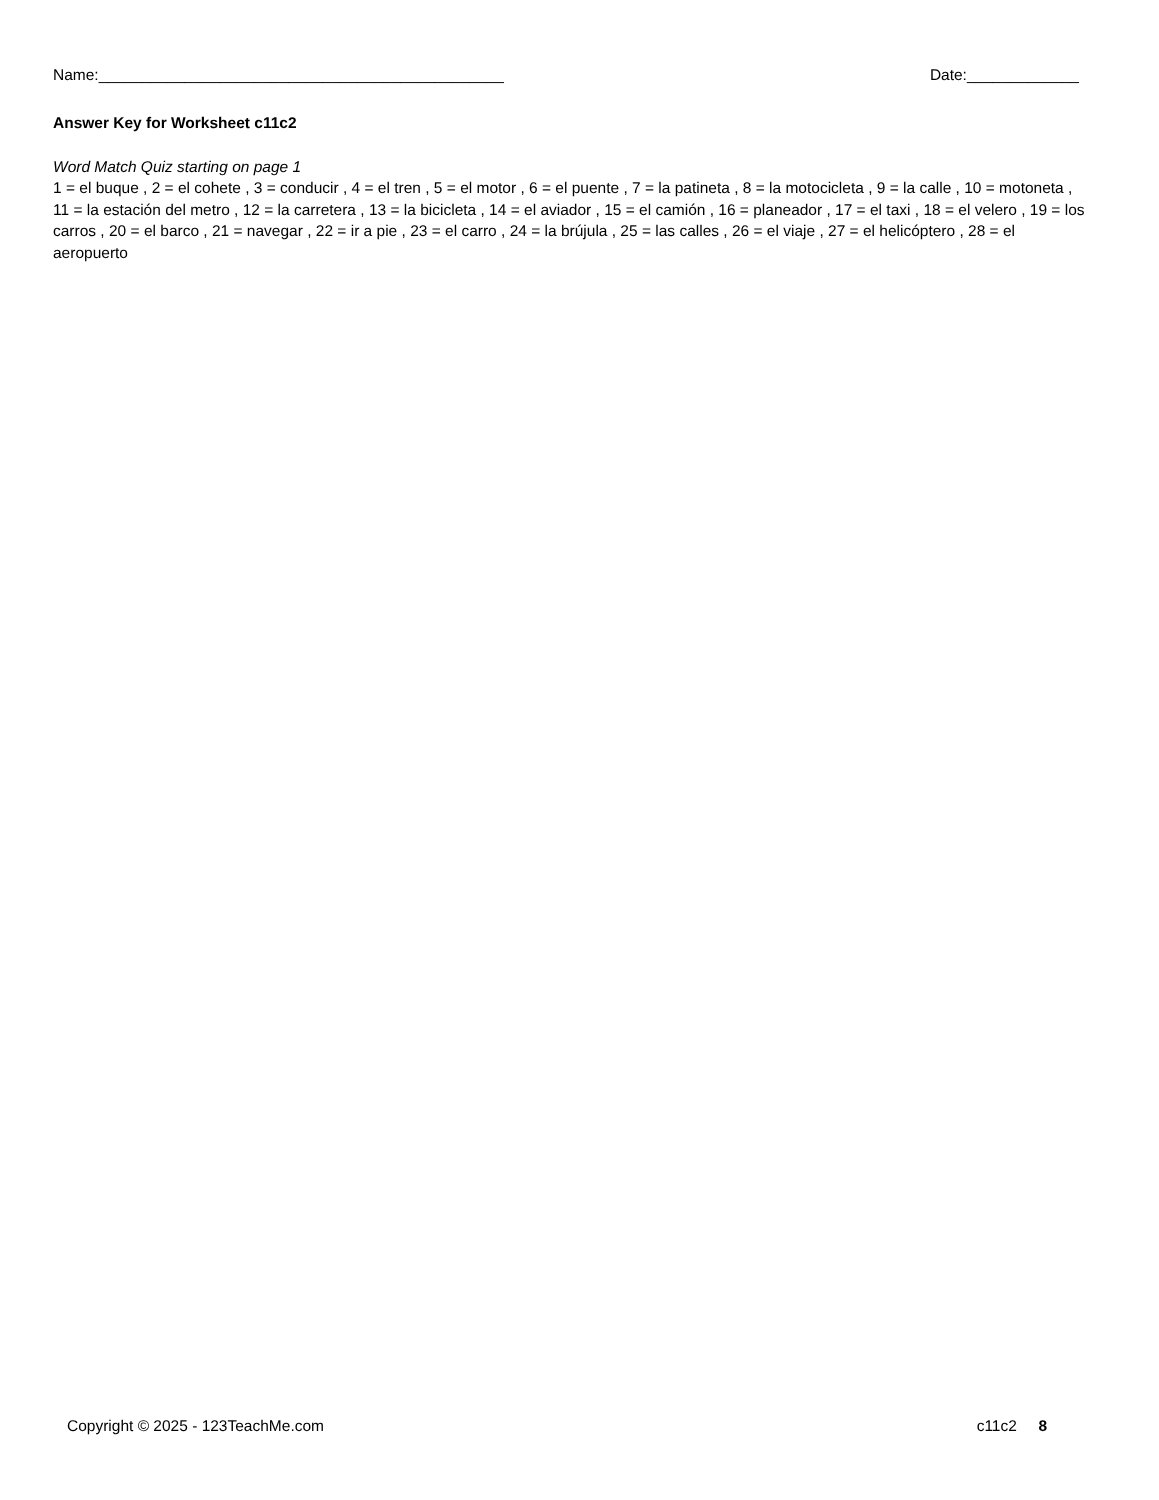Name:_______________________________________________ Date:_____________
Answer Key for Worksheet c11c2
Word Match Quiz starting on page 1
1 = el buque , 2 = el cohete , 3 = conducir , 4 = el tren , 5 = el motor , 6 = el puente , 7 = la patineta , 8 = la motocicleta , 9 = la calle , 10 = motoneta , 11 = la estación del metro , 12 = la carretera , 13 = la bicicleta , 14 = el aviador , 15 = el camión , 16 = planeador , 17 = el taxi , 18 = el velero , 19 = los carros , 20 = el barco , 21 = navegar , 22 = ir a pie , 23 = el carro , 24 = la brújula , 25 = las calles , 26 = el viaje , 27 = el helicóptero , 28 = el aeropuerto
Copyright © 2025 - 123TeachMe.com c11c2 8